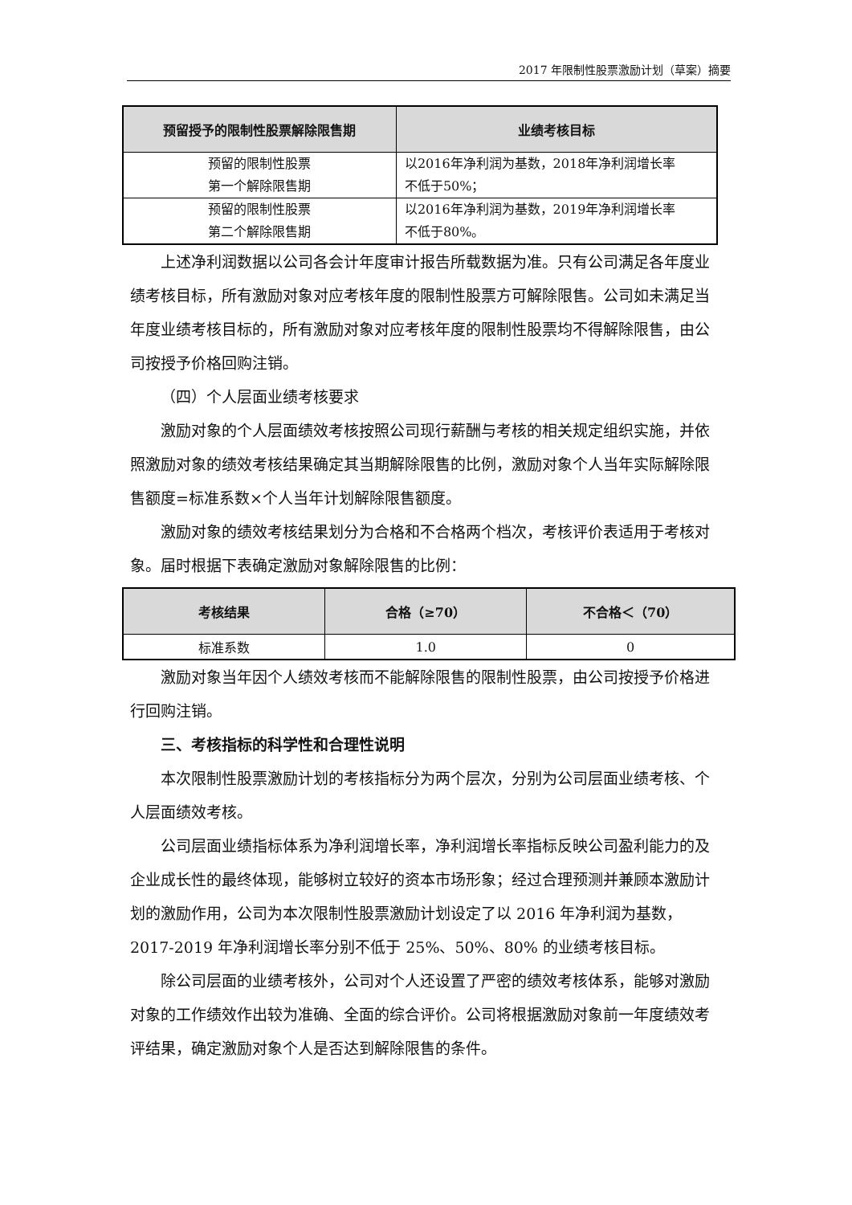2017 年限制性股票激励计划（草案）摘要
| 预留授予的限制性股票解除限售期 | 业绩考核目标 |
| --- | --- |
| 预留的限制性股票 第一个解除限售期 | 以2016年净利润为基数，2018年净利润增长率 不低于50%； |
| 预留的限制性股票 第二个解除限售期 | 以2016年净利润为基数，2019年净利润增长率 不低于80%。 |
上述净利润数据以公司各会计年度审计报告所载数据为准。只有公司满足各年度业绩考核目标，所有激励对象对应考核年度的限制性股票方可解除限售。公司如未满足当年度业绩考核目标的，所有激励对象对应考核年度的限制性股票均不得解除限售，由公司按授予价格回购注销。
（四）个人层面业绩考核要求
激励对象的个人层面绩效考核按照公司现行薪酬与考核的相关规定组织实施，并依照激励对象的绩效考核结果确定其当期解除限售的比例，激励对象个人当年实际解除限售额度=标准系数×个人当年计划解除限售额度。
激励对象的绩效考核结果划分为合格和不合格两个档次，考核评价表适用于考核对象。届时根据下表确定激励对象解除限售的比例：
| 考核结果 | 合格（≥70） | 不合格＜（70） |
| --- | --- | --- |
| 标准系数 | 1.0 | 0 |
激励对象当年因个人绩效考核而不能解除限售的限制性股票，由公司按授予价格进行回购注销。
三、考核指标的科学性和合理性说明
本次限制性股票激励计划的考核指标分为两个层次，分别为公司层面业绩考核、个人层面绩效考核。
公司层面业绩指标体系为净利润增长率，净利润增长率指标反映公司盈利能力的及企业成长性的最终体现，能够树立较好的资本市场形象；经过合理预测并兼顾本激励计划的激励作用，公司为本次限制性股票激励计划设定了以 2016 年净利润为基数，2017-2019 年净利润增长率分别不低于 25%、50%、80% 的业绩考核目标。
除公司层面的业绩考核外，公司对个人还设置了严密的绩效考核体系，能够对激励对象的工作绩效作出较为准确、全面的综合评价。公司将根据激励对象前一年度绩效考评结果，确定激励对象个人是否达到解除限售的条件。